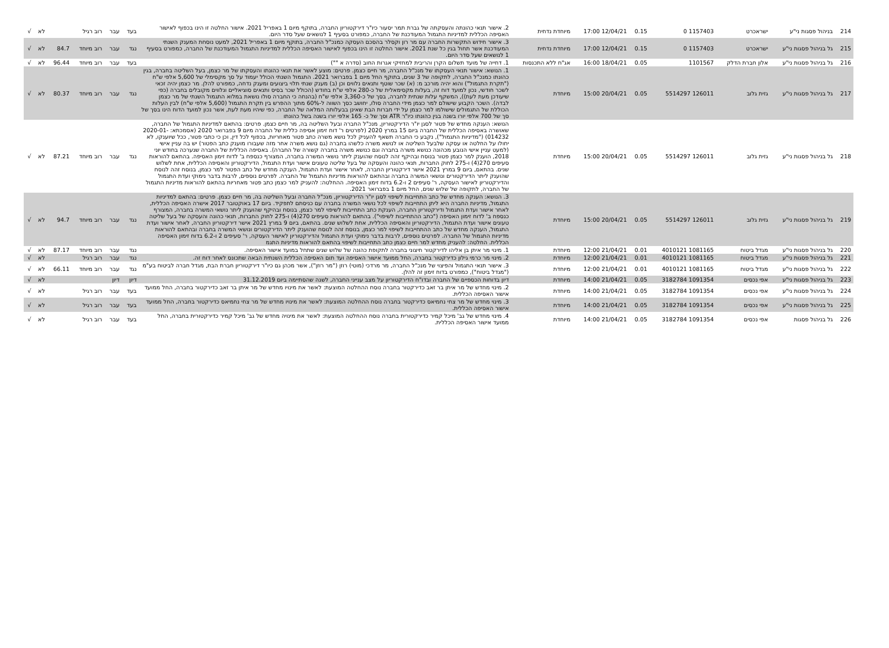| 214 | בניהול פסגות ני"ע | ישראכרט | 1157403 0 | 0.15 | 12/04/21 17:00 | מיוחדת נדחית | 2. אישור תנאי כהונתה והעסקתה של גברת תמר יסעור כיו"ר דירקטוריון החברה, בתוקף מיום 1 באפריל 2021. אישור החלטה זו הינו בכפוף לאישור האסיפה הכללית למדיניות התגמול המעודכנת של החברה, כמפורט בסעיף 1 לנושאים שעל סדר היום. | בעד | עבר | רוב רגיל | | לא | √ |
| 215 | גל בניהול פסגות ני"ע | ישראכרט | 1157403 0 | 0.15 | 12/04/21 17:00 | מיוחדת נדחית | 3. אישור חידוש התקשרות החברה עם מר רון וקסלר בהסכם העסקה כמנכ"ל החברה, בתוקף מיום 1 באפריל 2021, למעט נוסחת המענק השנתי המעודכנת אשר תחול בגין כל שנת 2021. אישור החלטה זו הינו בכפוף לאישור האסיפה הכללית למדיניות התגמול המעודכנת של החברה, כמפורט בסעיף 1 לנושאים שעל סדר היום. | נגד | עבר | רוב מיוחד | 84.7 | לא | √ |
| 216 | גל בניהול פסגות ני"ע | אלון חברת הדלק | 1101567 | 0.05 | 18/04/21 16:00 | אג"ח ללא התכנסות | 1. דחייה של מועד תשלום הקרן והריבית למחזיקי אגרות החוב (סדרה א "") | בעד | עבר | רוב מיוחד | 96.44 | לא | √ |
| 217 | גל בניהול פסגות ני"ע | גזית גלוב | 126011 5514297 | 0.05 | 20/04/21 15:00 | מיוחדת | 1. הנושא: אישור תנאי העסקתו של מנכ"ל החברה, מר חיים כצמן. פרטים: מוצע לאשר את תנאי כהונתו והעסקתו של מר כצמן, בעל השליטה בחברה, בגין כהונתו כמנכ"ל החברה, לתקופה של 3 שנים, בתוקף החל מיום 1 בפברואר 2021. התגמול השנתי הכולל יעמוד על סך מקסימלי של 5,600 אלפי ש"ח ("תקרת התגמול") והוא יהיה מורכב מ: (א) שכר שוטף ותנאים נלווים וכן (ב) מענק שנתי תלוי ביצועים ומענק נדחה, כמפורט להלן. מר כצמן יהיה זכאי לשכר חודשי, נכון למועד דוח זה, בעלות מקסימאלית של כ-280 אלפי ש"ח בחודש (הכולל שכר בסיס ותנאים סוציאליים ונלווים מקובלים בחברה (כפי שיעודכן מעת לעת)), המשקף עלות שנתית לחברה, בסך של כ-3,360 אלפי ש"ח (בהנחה כי החברה סולו נושאת במלוא התגמול השנתי של מר כצמן לבדה). השכר הקבוע שישולם למר כצמן מידי החברה סולו, יחושב כסך השווה ל-60% מתוך ההפרש בין תקרת התגמול (5,600 אלפי ש"ח) לבין העלות הכוללת של התגמולים שישולמו למר כצמן על ידי חברות הבת שאינן בבעלותה המלאה של החברה, כפי שיהיו מעת לעת, אשר נכון למועד הדוח הינו בסך של סך של 700 אלפי יורו בשנה בגין כהונתו כיו"ר ATR וסך של כ- 165 אלפי יורו בשנה בשל כהונתו | נגד | עבר | רוב מיוחד | 80.37 | לא | √ |
| 218 | גל בניהול פסגות ני"ע | גזית גלוב | 126011 5514297 | 0.05 | 20/04/21 15:00 | מיוחדת | הנושא: הענקה מחדש של פטור לסגן יו"ר הדירקטוריון, מנכ"ל החברה ובעל השליטה בה, מר חיים כצמן. פרטים: בהתאם למדיניות התגמול של החברה, שאושרה באסיפה הכללית של החברה ביום 15 במרץ 2020 (לפרטים ר' דוח זימון אסיפה כללית של החברה מיום 9 בפברואר 2020 (אסמכתא: 2020-01-014232) ("מדיניות התגמול"), נקבע כי החברה תשאף להעניק לכל נושא משרה כתב פטור מאחריות, בכפוף לכל דין, וכן כי כתבי פטור, ככל שיוענקו, לא יחולו על החלטה או עסקה שלבעל השליטה או לנושא משרה כלשהו בחברה (גם נושא משרה אחר מזה שעבורו מוענק כתב הפטור) יש בה עניין אישי (למעט עניין אישי הנובע מכהונה כנושא משרה בחברה וגם כנושא משרה בחברה קשורה של החברה). באסיפה הכללית של החברה שנערכה בחודש יוני 2018, הוענק למר כצמן פטור בנוסח ובהיקף זהה לנוסח שהוענק ליתר נושאי המשרה בחברה, המצורף כנספח ב' לדוח זימון האסיפה. בהתאם להוראות סעיפים 270(4) ו-275 לחוק החברות, תנאי כהונה והעסקה של בעל שליטה טעונים אישור ועדת התגמול, הדירקטוריון והאסיפה הכללית, אחת לשלוש שנים. בהתאם, ביום 9 במרץ 2021 אישר דירקטוריון החברה, לאחר אישור ועדת התגמול, הענקה מחדש של כתב הפטור למר כצמן, בנוסח זהה לנוסח שהוענק ליתר הדירקטורים ונושאי המשרה בחברה ובהתאם להוראות מדיניות התגמול של החברה. לפרטים נוספים, לרבות בדבר נימוקי ועדת התגמול והדירקטוריון לאישור העסקה, ר' סעיפים 2 ו-6.2 בדוח זימון האסיפה. ההחלטה: להעניק למר כצמן כתב פטור מאחריות בהתאם להוראות מדיניות התגמול של החברה, לתקופה של שלוש שנים, החל מיום 1 בפברואר 2021. | נגד | עבר | רוב מיוחד | 87.21 | לא | √ |
| 219 | גל בניהול פסגות ני"ע | גזית גלוב | 126011 5514297 | 0.05 | 20/04/21 15:00 | מיוחדת | 3. הנושא: הענקה מחדש של כתב התחייבות לשיפוי לסגן יו"ר הדירקטוריון, מנכ"ל החברה ובעל השליטה בה, מר חיים כצמן. פרטים: בהתאם למדיניות התגמול, מדיניות החברה היא ליתן התחייבות לשיפוי לכל נושאי המשרה בחברה עם כניסתם לתפקיד. ביום 17 באוקטובר 2017 אישרה האסיפה הכללית, לאחר אישור ועדת התגמול ודירקטוריון החברה, הענקת כתב התחייבות לשיפוי למר כצמן, בנוסח ובהיקף שהוענק ליתר נושאי המשרה בחברה, המצורף כנספח ב' לדוח זימון האסיפה ("כתב ההתחייבות לשיפוי"). בהתאם להוראות סעיפים 270(4) ו-275 לחוק החברות, תנאי כהונה והעסקה של בעל שליטה טעונים אישור ועדת התגמול, הדירקטוריון והאסיפה הכללית, אחת לשלוש שנים. בהתאם, ביום 9 במרץ 2021 אישר דירקטוריון החברה, לאחר אישור ועדת התגמול, הענקה מחדש של כתב ההתחייבות לשיפוי למר כצמן, בנוסח זהה לנוסח שהוענק ליתר הדירקטורים ונושאי המשרה בחברה ובהתאם להוראות מדיניות התגמול של החברה. לפרטים נוספים, לרבות בדבר נימוקי ועדת התגמול והדירקטוריון לאישור העסקה, ר' סעיפים 2 ו-6.2 בדוח זימון האסיפה הכללית. החלטה: להעניק מחדש למר חיים כצמן כתב התחייבות לשיפוי בהתאם להוראות מדיניות התגמ | נגד | עבר | רוב מיוחד | 94.7 | לא | √ |
| 220 | גל בניהול פסגות ני"ע | מגדל ביטוח | 1081165 4010121 | 0.01 | 21/04/21 12:00 | מיוחדת | 1. מינוי מר איתן בן אליהו לדירקטור חיצוני בחברה לתקופת כהונה של שלוש שנים שתחל במועד אישור האסיפה. | נגד | עבר | רוב מיוחד | 87.17 | לא | √ |
| 221 | גל בניהול פסגות ני"ע | מגדל ביטוח | 1081165 4010121 | 0.01 | 21/04/21 12:00 | מיוחדת | 2. מינוי מר כרמי גילון כדירקטור בחברה, החל ממועד אישור האסיפה ועד תום האסיפה הכללית השנתית הבאה שתכונס לאחר דוח זה. | נגד | עבר | רוב רגיל | | לא | √ |
| 222 | גל בניהול פסגות ני"ע | מגדל ביטוח | 1081165 4010121 | 0.01 | 21/04/21 12:00 | מיוחדת | 3. אישור תנאי התגמול והפיצוי של מנכ"ל החברה, מר מרדכי (מוטי) רוזן ("מר רוזן"), אשר מכהן גם כיו"ר דירקטוריון חברת הבת, מגדל חברה לביטוח בע"מ ("מגדל ביטוח"), כמפורט בדוח זימון זה להלן. | נגד | עבר | רוב מיוחד | 66.11 | לא | √ |
| 223 | גל בניהול פסגות ני"ע | אפי נכסים | 1091354 3182784 | 0.05 | 21/04/21 14:00 | מיוחדת | דיון בדוחות הכספיים של החברה ובדו"ח הדירקטוריון על מצב ענייני החברה, לשנה שהסתיימה ביום 31.12.2019 | דיון | דיון | | | לא | √ |
| 224 | גל בניהול פסגות ני"ע | אפי נכסים | 1091354 3182784 | 0.05 | 21/04/21 14:00 | מיוחדת | 2. מינוי מחדש של מר איתן בר זאב כדירקטור בחברה נוסח ההחלטה המוצעת: לאשר את מינויו מחדש של מר איתן בר זאב כדירקטור בחברה, החל ממועד אישור האסיפה הכללית. | בעד | עבר | רוב רגיל | | לא | √ |
| 225 | גל בניהול פסגות ני"ע | אפי נכסים | 1091354 3182784 | 0.05 | 21/04/21 14:00 | מיוחדת | 3. מינוי מחדש של מר צחי נחמיאס כדירקטור בחברה נוסח ההחלטה המוצעת: לאשר את מינויו מחדש של מר צחי נחמיאס כדירקטור בחברה, החל ממועד אישור האסיפה הכללית. | בעד | עבר | רוב רגיל | | לא | √ |
| 226 | גל בניהול פסגות | אפי נכסים | 1091354 3182784 | 0.05 | 21/04/21 14:00 | מיוחדת | 4. מינוי מחדש של גב' מיכל קמיר כדירקטורית בחברה נוסח ההחלטה המוצעת: לאשר את מינויה מחדש של גב' מיכל קמיר כדירקטורית בחברה, החל ממועד אישור האסיפה הכללית. | בעד | עבר | רוב רגיל | | לא | √ |